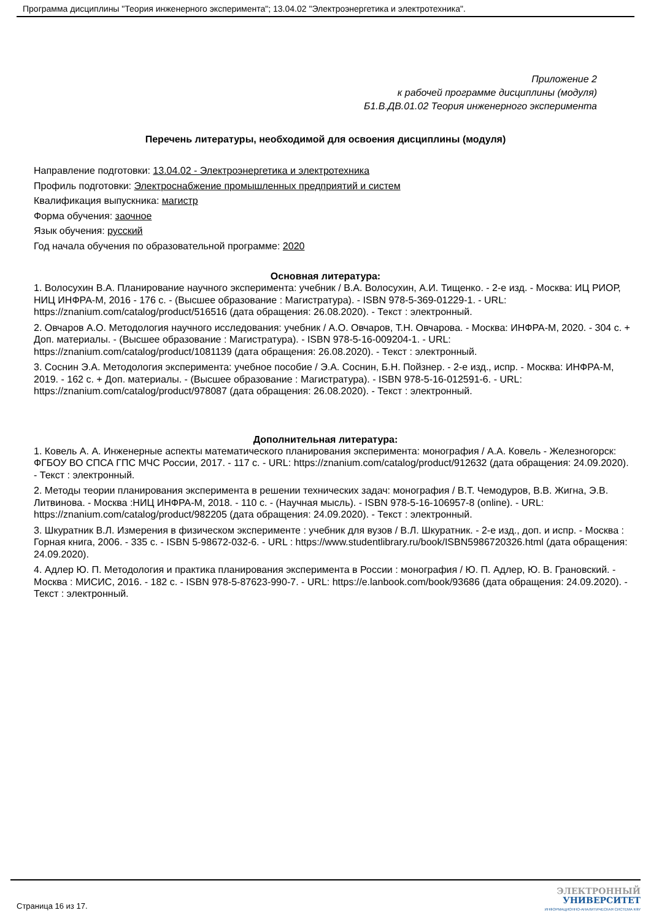Программа дисциплины "Теория инженерного эксперимента"; 13.04.02 "Электроэнергетика и электротехника".
Приложение 2
к рабочей программе дисциплины (модуля)
Б1.В.ДВ.01.02 Теория инженерного эксперимента
Перечень литературы, необходимой для освоения дисциплины (модуля)
Направление подготовки: 13.04.02 - Электроэнергетика и электротехника
Профиль подготовки: Электроснабжение промышленных предприятий и систем
Квалификация выпускника: магистр
Форма обучения: заочное
Язык обучения: русский
Год начала обучения по образовательной программе: 2020
Основная литература:
1. Волосухин В.А. Планирование научного эксперимента: учебник / В.А. Волосухин, А.И. Тищенко. - 2-е изд. - Москва: ИЦ РИОР, НИЦ ИНФРА-М, 2016 - 176 с. - (Высшее образование : Магистратура). - ISBN 978-5-369-01229-1. - URL: https://znanium.com/catalog/product/516516 (дата обращения: 26.08.2020). - Текст : электронный.
2. Овчаров А.О. Методология научного исследования: учебник / А.О. Овчаров, Т.Н. Овчарова. - Москва: ИНФРА-М, 2020. - 304 с. + Доп. материалы. - (Высшее образование : Магистратура). - ISBN 978-5-16-009204-1. - URL: https://znanium.com/catalog/product/1081139 (дата обращения: 26.08.2020). - Текст : электронный.
3. Соснин Э.А. Методология эксперимента: учебное пособие / Э.А. Соснин, Б.Н. Пойзнер. - 2-е изд., испр. - Москва: ИНФРА-М, 2019. - 162 с. + Доп. материалы. - (Высшее образование : Магистратура). - ISBN 978-5-16-012591-6. - URL: https://znanium.com/catalog/product/978087 (дата обращения: 26.08.2020). - Текст : электронный.
Дополнительная литература:
1. Ковель А. А. Инженерные аспекты математического планирования эксперимента: монография / А.А. Ковель - Железногорск: ФГБОУ ВО СПСА ГПС МЧС России, 2017. - 117 с. - URL: https://znanium.com/catalog/product/912632 (дата обращения: 24.09.2020). - Текст : электронный.
2. Методы теории планирования эксперимента в решении технических задач: монография / В.Т. Чемодуров, В.В. Жигна, Э.В. Литвинова. - Москва :НИЦ ИНФРА-М, 2018. - 110 с. - (Научная мысль). - ISBN 978-5-16-106957-8 (online). - URL: https://znanium.com/catalog/product/982205 (дата обращения: 24.09.2020). - Текст : электронный.
3. Шкуратник В.Л. Измерения в физическом эксперименте : учебник для вузов / В.Л. Шкуратник. - 2-е изд., доп. и испр. - Москва : Горная книга, 2006. - 335 с. - ISBN 5-98672-032-6. - URL : https://www.studentlibrary.ru/book/ISBN5986720326.html (дата обращения: 24.09.2020).
4. Адлер Ю. П. Методология и практика планирования эксперимента в России : монография / Ю. П. Адлер, Ю. В. Грановский. - Москва : МИСИС, 2016. - 182 с. - ISBN 978-5-87623-990-7. - URL: https://e.lanbook.com/book/93686 (дата обращения: 24.09.2020). - Текст : электронный.
Страница 16 из 17.
ЭЛЕКТРОННЫЙ
УНИВЕРСИТЕТ
ИНФОРМАЦИОННО-АНАЛИТИЧЕСКАЯ СИСТЕМА КФУ